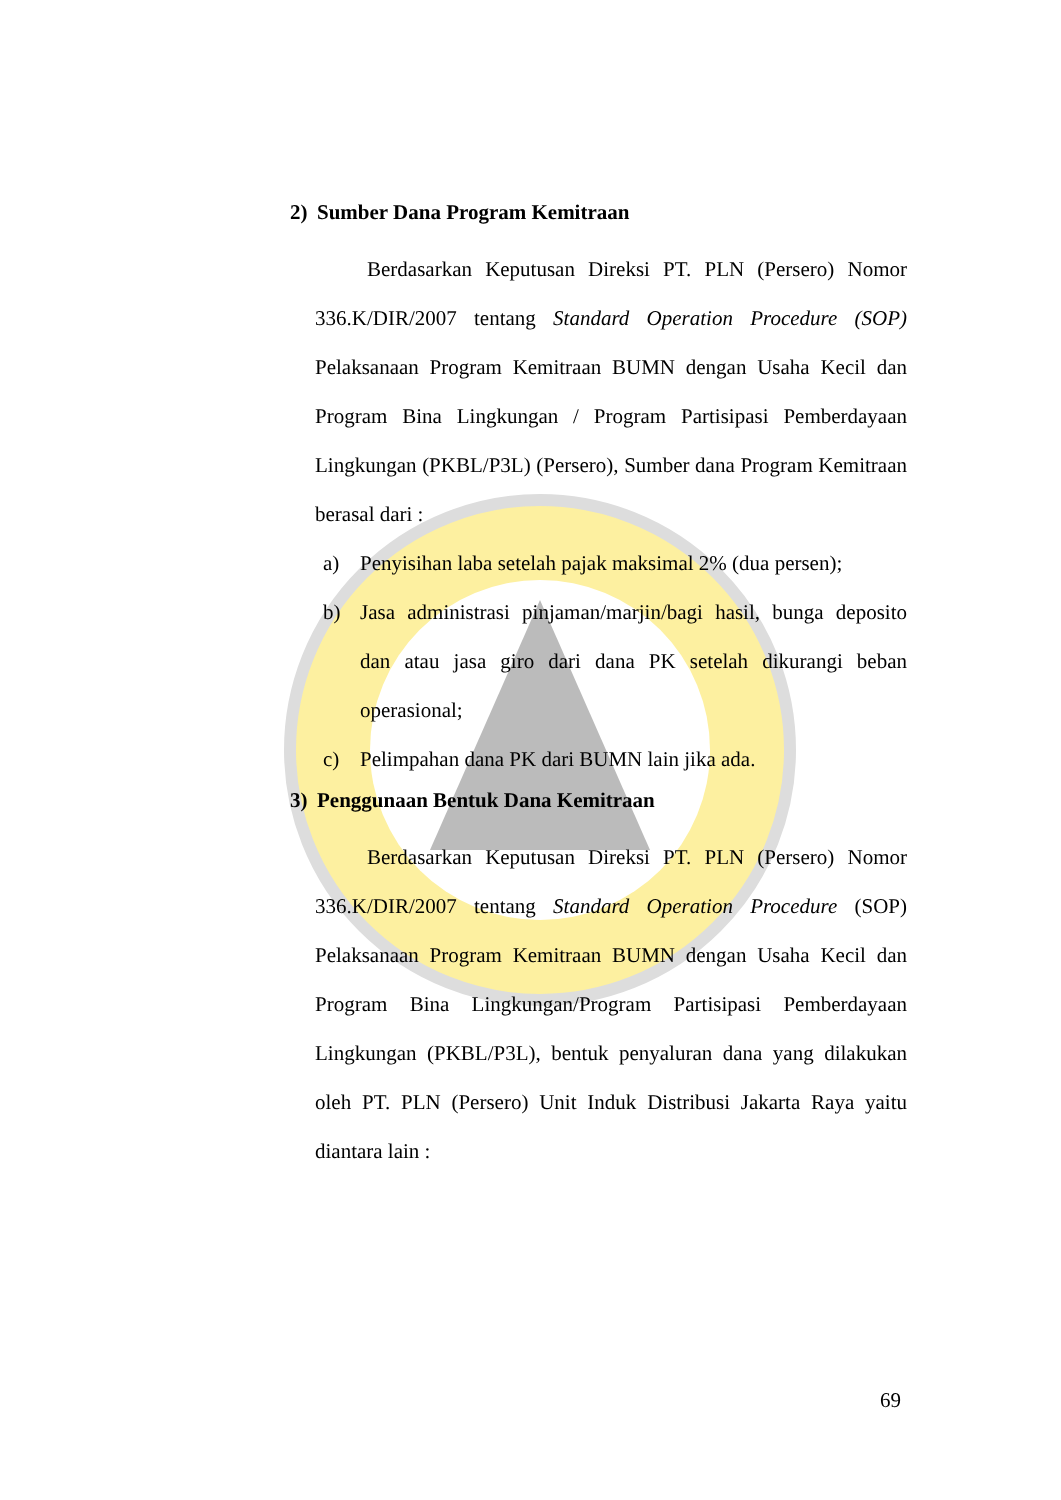2) Sumber Dana Program Kemitraan
Berdasarkan Keputusan Direksi PT. PLN (Persero) Nomor 336.K/DIR/2007 tentang Standard Operation Procedure (SOP) Pelaksanaan Program Kemitraan BUMN dengan Usaha Kecil dan Program Bina Lingkungan / Program Partisipasi Pemberdayaan Lingkungan (PKBL/P3L) (Persero), Sumber dana Program Kemitraan berasal dari :
a) Penyisihan laba setelah pajak maksimal 2% (dua persen);
b) Jasa administrasi pinjaman/marjin/bagi hasil, bunga deposito dan atau jasa giro dari dana PK setelah dikurangi beban operasional;
c) Pelimpahan dana PK dari BUMN lain jika ada.
3) Penggunaan Bentuk Dana Kemitraan
Berdasarkan Keputusan Direksi PT. PLN (Persero) Nomor 336.K/DIR/2007 tentang Standard Operation Procedure (SOP) Pelaksanaan Program Kemitraan BUMN dengan Usaha Kecil dan Program Bina Lingkungan/Program Partisipasi Pemberdayaan Lingkungan (PKBL/P3L), bentuk penyaluran dana yang dilakukan oleh PT. PLN (Persero) Unit Induk Distribusi Jakarta Raya yaitu diantara lain :
69